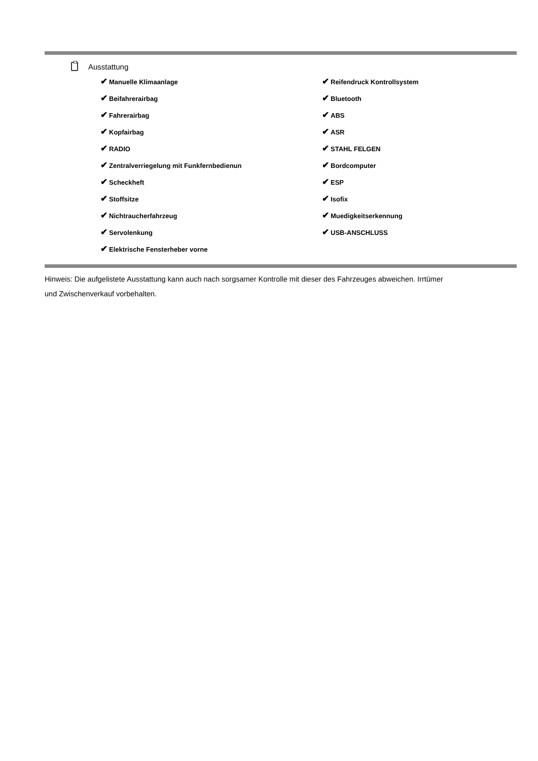Ausstattung
| ✔ Manuelle Klimaanlage | ✔ Reifendruck Kontrollsystem |
| ✔ Beifahrerairbag | ✔ Bluetooth |
| ✔ Fahrerairbag | ✔ ABS |
| ✔ Kopfairbag | ✔ ASR |
| ✔ RADIO | ✔ STAHL FELGEN |
| ✔ Zentralverriegelung mit Funkfernbedienun | ✔ Bordcomputer |
| ✔ Scheckheft | ✔ ESP |
| ✔ Stoffsitze | ✔ Isofix |
| ✔ Nichtraucherfahrzeug | ✔ Muedigkeitserkennung |
| ✔ Servolenkung | ✔ USB-ANSCHLUSS |
| ✔ Elektrische Fensterheber vorne | |
Hinweis: Die aufgelistete Ausstattung kann auch nach sorgsamer Kontrolle mit dieser des Fahrzeuges abweichen. Irrtümer und Zwischenverkauf vorbehalten.